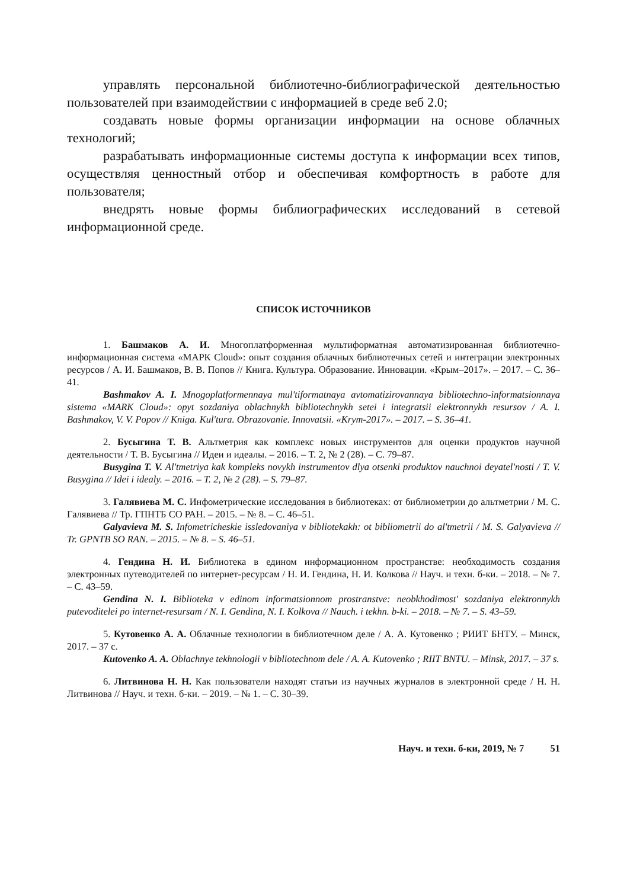управлять персональной библиотечно-библиографической деятельностью пользователей при взаимодействии с информацией в среде веб 2.0;
создавать новые формы организации информации на основе облачных технологий;
разрабатывать информационные системы доступа к информации всех типов, осуществляя ценностный отбор и обеспечивая комфортность в работе для пользователя;
внедрять новые формы библиографических исследований в сетевой информационной среде.
СПИСОК ИСТОЧНИКОВ
1. Башмаков А. И. Многоплатформенная мультиформатная автоматизированная библиотечно-информационная система «МАРК Cloud»: опыт создания облачных библиотечных сетей и интеграции электронных ресурсов / А. И. Башмаков, В. В. Попов // Книга. Культура. Образование. Инновации. «Крым–2017». – 2017. – С. 36–41.
Bashmakov A. I. Mnogoplatformennaya mul'tiformatnaya avtomatizirovannaya bibliotechno-informatsionnaya sistema «MARK Cloud»: opyt sozdaniya oblachnykh bibliotechnykh setei i integratsii elektronnykh resursov / A. I. Bashmakov, V. V. Popov // Kniga. Kul'tura. Obrazovanie. Innovatsii. «Krym-2017». – 2017. – S. 36–41.
2. Бусыгина Т. В. Альтметрия как комплекс новых инструментов для оценки продуктов научной деятельности / Т. В. Бусыгина // Идеи и идеалы. – 2016. – Т. 2, № 2 (28). – С. 79–87.
Busygina T. V. Al'tmetriya kak kompleks novykh instrumentov dlya otsenki produktov nauchnoi deyatel'nosti / T. V. Busygina // Idei i idealy. – 2016. – T. 2, № 2 (28). – S. 79–87.
3. Галявиева М. С. Инфометрические исследования в библиотеках: от библиометрии до альтметрии / М. С. Галявиева // Тр. ГПНТБ СО РАН. – 2015. – № 8. – С. 46–51.
Galyavieva M. S. Infometricheskie issledovaniya v bibliotekakh: ot bibliometrii do al'tmetrii / M. S. Galyavieva // Tr. GPNTB SO RAN. – 2015. – № 8. – S. 46–51.
4. Гендина Н. И. Библиотека в едином информационном пространстве: необходимость создания электронных путеводителей по интернет-ресурсам / Н. И. Гендина, Н. И. Колкова // Науч. и техн. б-ки. – 2018. – № 7. – С. 43–59.
Gendina N. I. Biblioteka v edinom informatsionnom prostranstve: neobkhodimost' sozdaniya elektronnykh putevoditelei po internet-resursam / N. I. Gendina, N. I. Kolkova // Nauch. i tekhn. b-ki. – 2018. – № 7. – S. 43–59.
5. Кутовенко А. А. Облачные технологии в библиотечном деле / А. А. Кутовенко ; РИИТ БНТУ. – Минск, 2017. – 37 с.
Kutovenko A. A. Oblachnye tekhnologii v bibliotechnom dele / A. A. Kutovenko ; RIIT BNTU. – Minsk, 2017. – 37 s.
6. Литвинова Н. Н. Как пользователи находят статьи из научных журналов в электронной среде / Н. Н. Литвинова // Науч. и техн. б-ки. – 2019. – № 1. – С. 30–39.
Науч. и техн. б-ки, 2019, № 7 51